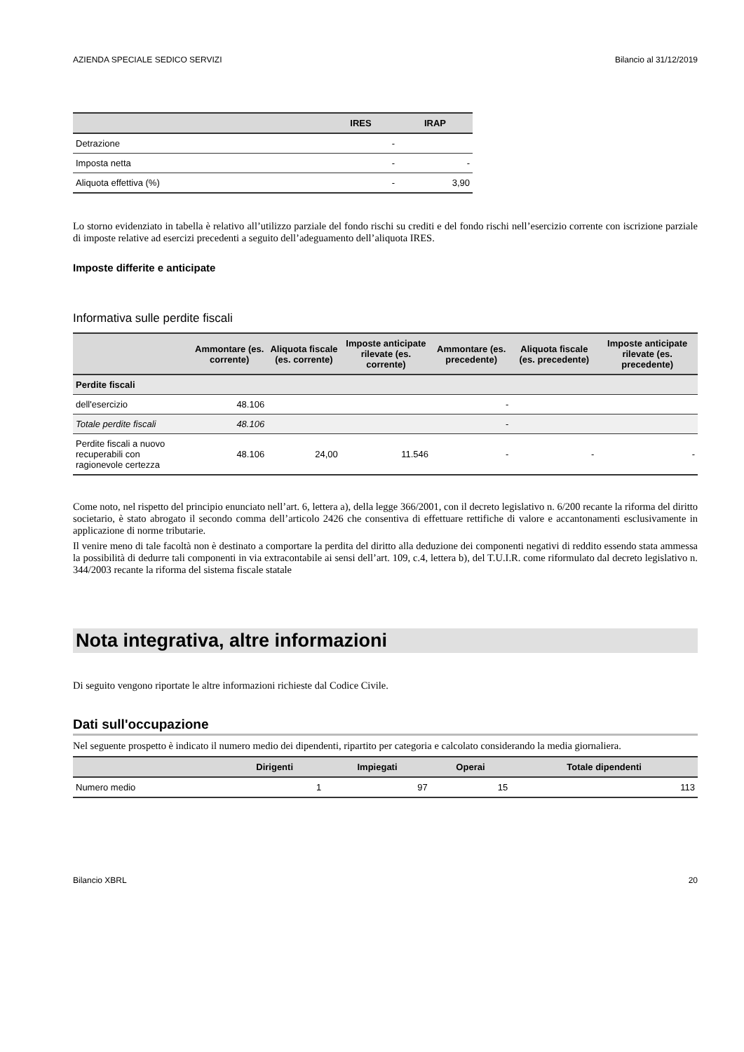AZIENDA SPECIALE SEDICO SERVIZI Bilancio al 31/12/2019
| | IRES | IRAP |
| --- | --- | --- |
| Detrazione | - | |
| Imposta netta | - | - |
| Aliquota effettiva (%) | - | 3,90 |
Lo storno evidenziato in tabella è relativo all’utilizzo parziale del fondo rischi su crediti e del fondo rischi nell’esercizio corrente con iscrizione parziale di imposte relative ad esercizi precedenti a seguito dell’adeguamento dell’aliquota IRES.
Imposte differite e anticipate
Informativa sulle perdite fiscali
| | Ammontare (es. corrente) | Aliquota fiscale (es. corrente) | Imposte anticipate rilevate (es. corrente) | Ammontare (es. precedente) | Aliquota fiscale (es. precedente) | Imposte anticipate rilevate (es. precedente) |
| --- | --- | --- | --- | --- | --- | --- |
| Perdite fiscali | | | | | | |
| dell'esercizio | 48.106 | | | - | | |
| Totale perdite fiscali | 48.106 | | | - | | |
| Perdite fiscali a nuovo recuperabili con ragionevole certezza | 48.106 | 24,00 | 11.546 | - | - | - |
Come noto, nel rispetto del principio enunciato nell’art. 6, lettera a), della legge 366/2001, con il decreto legislativo n. 6/200 recante la riforma del diritto societario, è stato abrogato il secondo comma dell’articolo 2426 che consentiva di effettuare rettifiche di valore e accantonamenti esclusivamente in applicazione di norme tributarie.
Il venire meno di tale facoltà non è destinato a comportare la perdita del diritto alla deduzione dei componenti negativi di reddito essendo stata ammessa la possibilità di dedurre tali componenti in via extracontabile ai sensi dell’art. 109, c.4, lettera b), del T.U.I.R. come riformulato dal decreto legislativo n. 344/2003 recante la riforma del sistema fiscale statale
Nota integrativa, altre informazioni
Di seguito vengono riportate le altre informazioni richieste dal Codice Civile.
Dati sull'occupazione
Nel seguente prospetto è indicato il numero medio dei dipendenti, ripartito per categoria e calcolato considerando la media giornaliera.
| | Dirigenti | Impiegati | Operai | Totale dipendenti |
| --- | --- | --- | --- | --- |
| Numero medio | 1 | 97 | 15 | 113 |
Bilancio XBRL 20